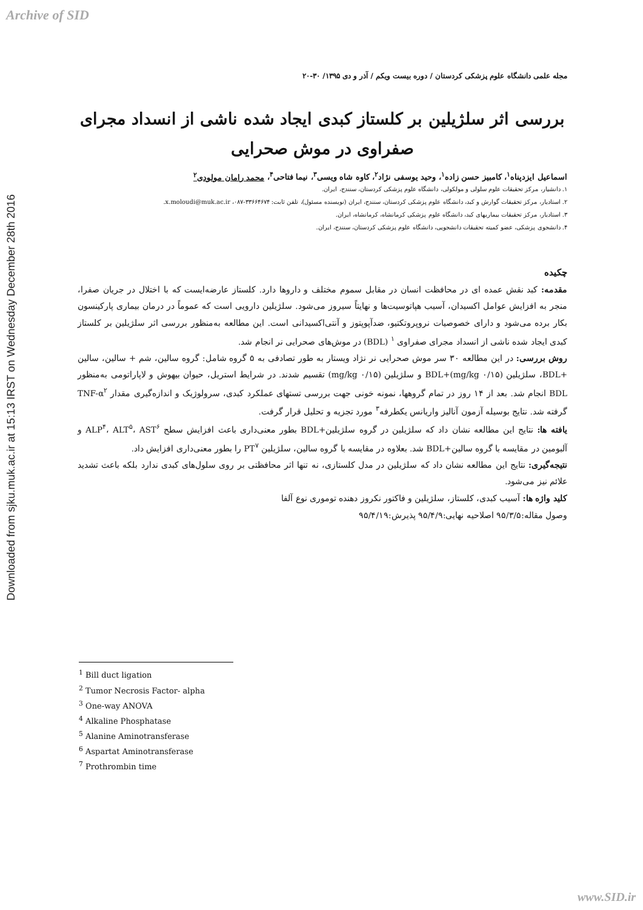Archive of SID
Downloaded from sjku.muk.ac.ir at 15:13 IRST on Wednesday December 28th 2016
مجله علمی دانشگاه علوم پزشکی کردستان / دوره بیست ویکم / آذر و دی ۱۳۹۵/ ۳۰-۲۰
بررسی اثر سلژیلین بر کلستاز کبدی ایجاد شده ناشی از انسداد مجرای صفراوی در موش صحرایی
اسماعیل ایزدپناه<sup>۱</sup>، کامبیز حسن زاده<sup>۱</sup>، وحید یوسفی نژاد<sup>۲</sup>، کاوه شاه ویسی<sup>۳</sup>، نیما فتاحی<sup>۴</sup>، محمد رامان مولودی<sup>۲</sup>
۱. دانشیار، مرکز تحقیقات علوم سلولی و مولکولی، دانشگاه علوم پزشکی کردستان، سنندج، ایران.
۲. استادیار، مرکز تحقیقات گوارش و کبد، دانشگاه علوم پزشکی کردستان، سنندج، ایران (نویسنده مسئول)، تلفن ثابت: ۳۳۶۶۴۶۷۴-۰۸۷، x.moloudi@muk.ac.ir.
۳. استادیار، مرکز تحقیقات بیماریهای کبد، دانشگاه علوم پزشکی کرمانشاه، کرمانشاه، ایران.
۴. دانشجوی پزشکی، عضو کمیته تحقیقات دانشجویی، دانشگاه علوم پزشکی کردستان، سنندج، ایران.
چکیده
مقدمه: کبد نقش عمده ای در محافظت انسان در مقابل سموم مختلف و داروها دارد. کلستاز عارضه‌ایست که با اختلال در جریان صفرا، منجر به افزایش عوامل اکسیدان، آسیب هپاتوسیت‌ها و نهایتاً سیروز می‌شود. سلژیلین دارویی است که عموماً در درمان بیماری پارکینسون بکار برده می‌شود و دارای خصوصیات نروپروتکتیو، ضدآپوپتوز و آنتی‌اکسیدانی است. این مطالعه به‌منظور بررسی اثر سلژیلین بر کلستاز کبدی ایجاد شده ناشی از انسداد مجرای صفراوی <sup>۱</sup> (BDL) در موش‌های صحرایی نر انجام شد.
روش بررسی: در این مطالعه ۳۰ سر موش صحرایی نر نژاد ویستار به طور تصادفی به ۵ گروه شامل: گروه سالین، شم + سالین، سالین +BDL، سلژیلین (۰/۱۵ mg/kg)+BDL و سلژیلین (۰/۱۵ mg/kg) تقسیم شدند. در شرایط استریل، حیوان بیهوش و لاپاراتومی به‌منظور BDL انجام شد. بعد از ۱۴ روز در تمام گروهها، نمونه خونی جهت بررسی تستهای عملکرد کبدی، سرولوژیک و اندازه‌گیری مقدار TNF-α<sup>۲</sup> گرفته شد. نتایج بوسیله آزمون آنالیز واریانس یکطرفه<sup>۳</sup> مورد تجزیه و تحلیل قرار گرفت.
یافته ها: نتایج این مطالعه نشان داد که سلژیلین در گروه سلژیلین+BDL بطور معنی‌داری باعث افزایش سطح ALP<sup>۴</sup>، ALT<sup>۵</sup>، AST<sup>۶</sup> و آلبومین در مقایسه با گروه سالین+BDL شد. بعلاوه در مقایسه با گروه سالین، سلژیلین PT<sup>۷</sup> را بطور معنی‌داری افزایش داد.
نتیجه‌گیری: نتایج این مطالعه نشان داد که سلژیلین در مدل کلستازی، نه تنها اثر محافظتی بر روی سلول‌های کبدی ندارد بلکه باعث تشدید علائم نیز می‌شود.
کلید واژه ها: آسیب کبدی، کلستاز، سلژیلین و فاکتور نکروز دهنده توموری نوع آلفا
وصول مقاله:۹۵/۳/۵ اصلاحیه نهایی:۹۵/۴/۹ پذیرش:۹۵/۴/۱۹
<sup>1</sup> Bill duct ligation
<sup>2</sup> Tumor Necrosis Factor- alpha
<sup>3</sup> One-way ANOVA
<sup>4</sup> Alkaline Phosphatase
<sup>5</sup> Alanine Aminotransferase
<sup>6</sup> Aspartat Aminotransferase
<sup>7</sup> Prothrombin time
www.SID.ir